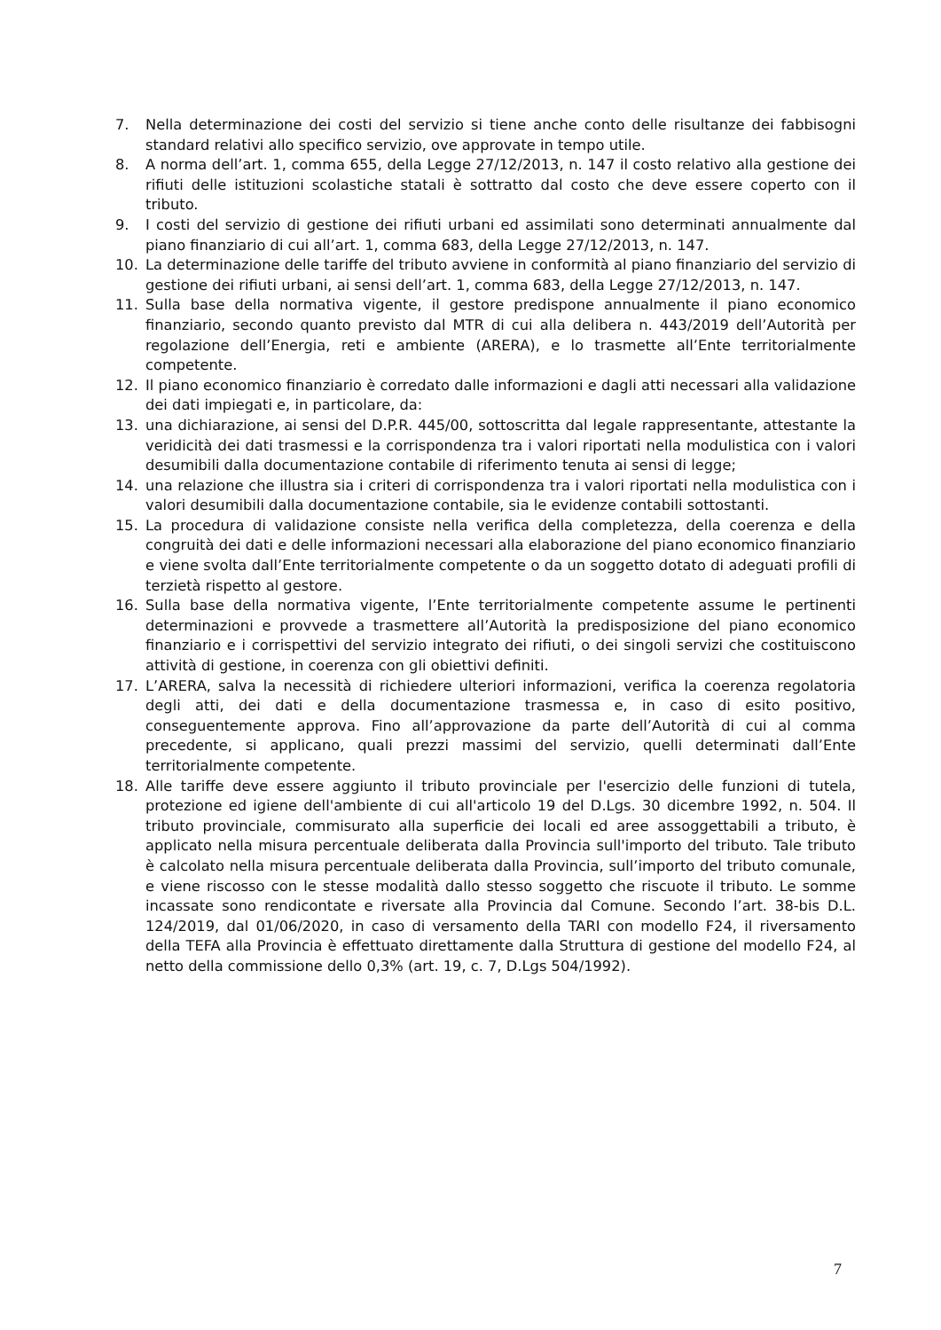7. Nella determinazione dei costi del servizio si tiene anche conto delle risultanze dei fabbisogni standard relativi allo specifico servizio, ove approvate in tempo utile.
8. A norma dell’art. 1, comma 655, della Legge 27/12/2013, n. 147 il costo relativo alla gestione dei rifiuti delle istituzioni scolastiche statali è sottratto dal costo che deve essere coperto con il tributo.
9. I costi del servizio di gestione dei rifiuti urbani ed assimilati sono determinati annualmente dal piano finanziario di cui all’art. 1, comma 683, della Legge 27/12/2013, n. 147.
10. La determinazione delle tariffe del tributo avviene in conformità al piano finanziario del servizio di gestione dei rifiuti urbani, ai sensi dell’art. 1, comma 683, della Legge 27/12/2013, n. 147.
11. Sulla base della normativa vigente, il gestore predispone annualmente il piano economico finanziario, secondo quanto previsto dal MTR di cui alla delibera n. 443/2019 dell’Autorità per regolazione dell’Energia, reti e ambiente (ARERA), e lo trasmette all’Ente territorialmente competente.
12. Il piano economico finanziario è corredato dalle informazioni e dagli atti necessari alla validazione dei dati impiegati e, in particolare, da:
13. una dichiarazione, ai sensi del D.P.R. 445/00, sottoscritta dal legale rappresentante, attestante la veridicità dei dati trasmessi e la corrispondenza tra i valori riportati nella modulistica con i valori desumibili dalla documentazione contabile di riferimento tenuta ai sensi di legge;
14. una relazione che illustra sia i criteri di corrispondenza tra i valori riportati nella modulistica con i valori desumibili dalla documentazione contabile, sia le evidenze contabili sottostanti.
15. La procedura di validazione consiste nella verifica della completezza, della coerenza e della congruità dei dati e delle informazioni necessari alla elaborazione del piano economico finanziario e viene svolta dall’Ente territorialmente competente o da un soggetto dotato di adeguati profili di terzietà rispetto al gestore.
16. Sulla base della normativa vigente, l’Ente territorialmente competente assume le pertinenti determinazioni e provvede a trasmettere all’Autorità la predisposizione del piano economico finanziario e i corrispettivi del servizio integrato dei rifiuti, o dei singoli servizi che costituiscono attività di gestione, in coerenza con gli obiettivi definiti.
17. L’ARERA, salva la necessità di richiedere ulteriori informazioni, verifica la coerenza regolatoria degli atti, dei dati e della documentazione trasmessa e, in caso di esito positivo, conseguentemente approva. Fino all’approvazione da parte dell’Autorità di cui al comma precedente, si applicano, quali prezzi massimi del servizio, quelli determinati dall’Ente territorialmente competente.
18. Alle tariffe deve essere aggiunto il tributo provinciale per l'esercizio delle funzioni di tutela, protezione ed igiene dell'ambiente di cui all'articolo 19 del D.Lgs. 30 dicembre 1992, n. 504. Il tributo provinciale, commisurato alla superficie dei locali ed aree assoggettabili a tributo, è applicato nella misura percentuale deliberata dalla Provincia sull'importo del tributo. Tale tributo è calcolato nella misura percentuale deliberata dalla Provincia, sull’importo del tributo comunale, e viene riscosso con le stesse modalità dallo stesso soggetto che riscuote il tributo. Le somme incassate sono rendicontate e riversate alla Provincia dal Comune. Secondo l’art. 38-bis D.L. 124/2019, dal 01/06/2020, in caso di versamento della TARI con modello F24, il riversamento della TEFA alla Provincia è effettuato direttamente dalla Struttura di gestione del modello F24, al netto della commissione dello 0,3% (art. 19, c. 7, D.Lgs 504/1992).
7